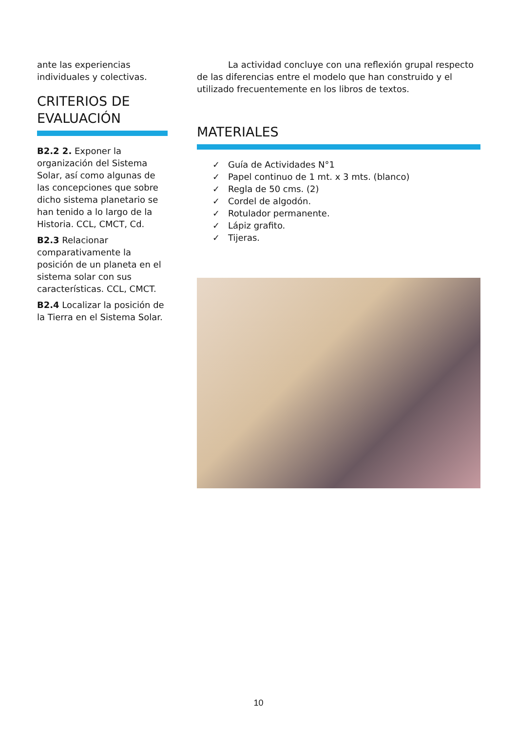ante las experiencias individuales y colectivas.
CRITERIOS DE EVALUACIÓN
B2.2 2. Exponer la organización del Sistema Solar, así como algunas de las concepciones que sobre dicho sistema planetario se han tenido a lo largo de la Historia. CCL, CMCT, Cd.
B2.3 Relacionar comparativamente la posición de un planeta en el sistema solar con sus características. CCL, CMCT.
B2.4 Localizar la posición de la Tierra en el Sistema Solar.
La actividad concluye con una reflexión grupal respecto de las diferencias entre el modelo que han construido y el utilizado frecuentemente en los libros de textos.
MATERIALES
✓ Guía de Actividades N°1
✓ Papel continuo de 1 mt. x 3 mts. (blanco)
✓ Regla de 50 cms. (2)
✓ Cordel de algodón.
✓ Rotulador permanente.
✓ Lápiz grafito.
✓ Tijeras.
10